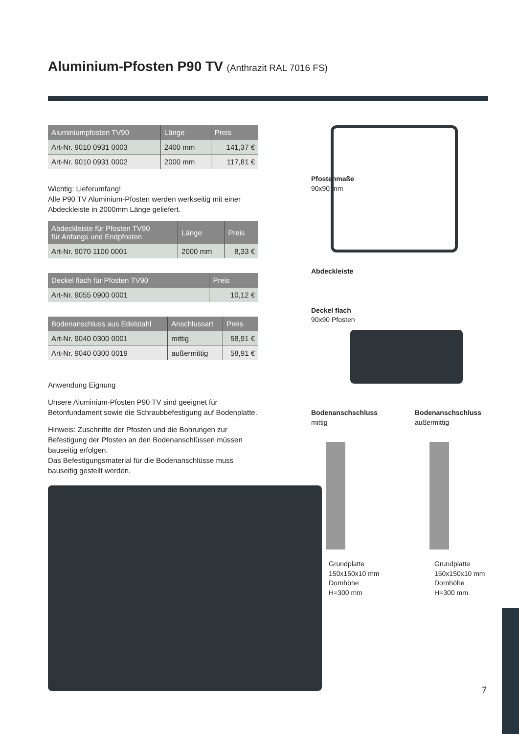Aluminium-Pfosten P90 TV (Anthrazit RAL 7016 FS)
| Aluminiumpfosten TV90 | Länge | Preis |
| --- | --- | --- |
| Art-Nr. 9010 0931 0003 | 2400 mm | 141,37 € |
| Art-Nr. 9010 0931 0002 | 2000 mm | 117,81 € |
Wichtig: Lieferumfang!
Alle P90 TV Aluminium-Pfosten werden werkseitig mit einer Abdeckleiste in 2000mm Länge geliefert.
| Abdeckleiste für Pfosten TV90 für Anfangs und Endpfosten | Länge | Preis |
| --- | --- | --- |
| Art-Nr. 9070 1100 0001 | 2000 mm | 8,33 € |
| Deckel flach für Pfosten TV90 | Preis |
| --- | --- |
| Art-Nr. 9055 0900 0001 | 10,12 € |
| Bodenanschluss aus Edelstahl | Anschlussart | Preis |
| --- | --- | --- |
| Art-Nr. 9040 0300 0001 | mittig | 58,91 € |
| Art-Nr. 9040 0300 0019 | außermittig | 58,91 € |
Anwendung Eignung
Unsere Aluminium-Pfosten P90 TV sind geeignet für Betonfundament sowie die Schraubbefestigung auf Bodenplatte.
Hinweis: Zuschnitte der Pfosten und die Bohrungen zur Befestigung der Pfosten an den Bodenanschlüssen müssen bauseitig erfolgen.
Das Befestigungsmaterial für die Bodenanschlüsse muss bauseitig gestellt werden.
Pfostenmaße
90x90 mm
Abdeckleiste
Deckel flach
90x90 Pfosten
Bodenanschschluss
mittig
Grundplatte
150x150x10 mm
Dornhöhe
H=300 mm
Bodenanschschluss
außermittig
Grundplatte
150x150x10 mm
Dornhöhe
H=300 mm
7